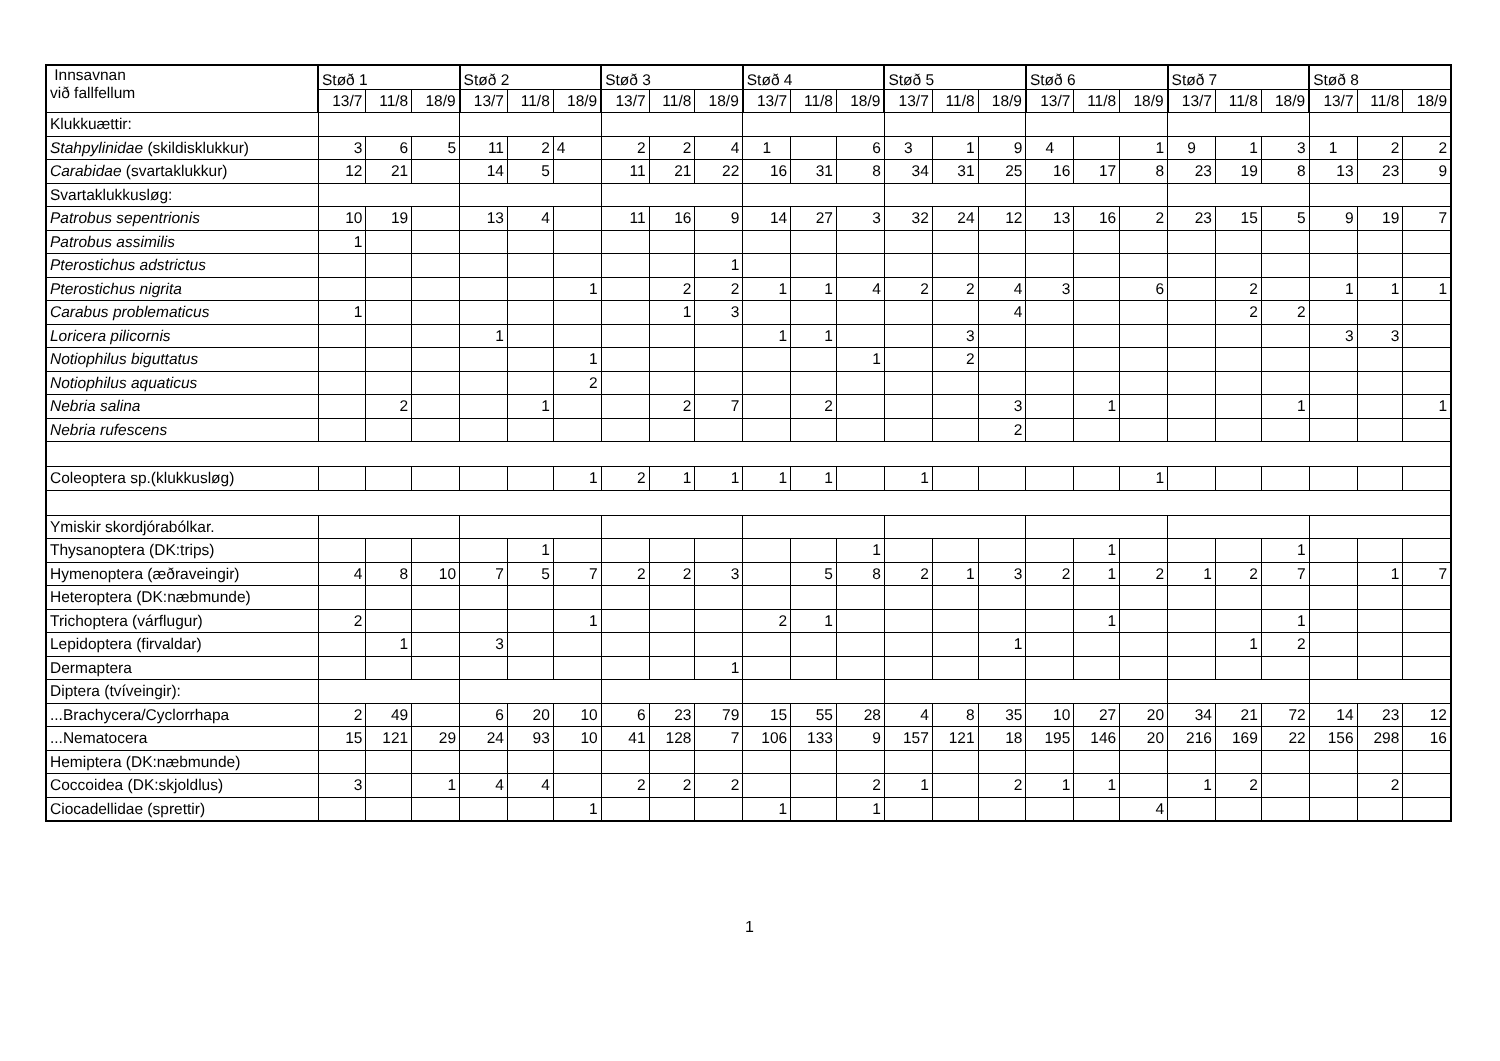| Innsavnan við fallfellum | Støð 1 | | | Støð 2 | | | Støð 3 | | | Støð 4 | | | Støð 5 | | | Støð 6 | | | Støð 7 | | | Støð 8 | | |
| --- | --- | --- | --- | --- | --- | --- | --- | --- | --- | --- | --- | --- | --- | --- | --- | --- | --- | --- | --- | --- | --- | --- | --- | --- |
| | 13/7 | 11/8 | 18/9 | 13/7 | 11/8 | 18/9 | 13/7 | 11/8 | 18/9 | 13/7 | 11/8 | 18/9 | 13/7 | 11/8 | 18/9 | 13/7 | 11/8 | 18/9 | 13/7 | 11/8 | 18/9 | 13/7 | 11/8 | 18/9 |
| Klukkuættir: | | | | | | | | | | | | | | | | | | | | | | | | |
| Stahpylinidae (skildisklukkur) | 3 | 6 | 5 | 11 | 2 | 4 | 2 | 2 | 4 | 1 | | 6 | 3 | 1 | 9 | 4 | | 1 | 9 | 1 | 3 | 1 | 2 | 2 |
| Carabidae (svartaklukkur) | 12 | 21 | | 14 | 5 | | 11 | 21 | 22 | 16 | 31 | 8 | 34 | 31 | 25 | 16 | 17 | 8 | 23 | 19 | 8 | 13 | 23 | 9 |
| Svartaklukkusløg: | | | | | | | | | | | | | | | | | | | | | | | | |
| Patrobus sepentrionis | 10 | 19 | | 13 | 4 | | 11 | 16 | 9 | 14 | 27 | 3 | 32 | 24 | 12 | 13 | 16 | 2 | 23 | 15 | 5 | 9 | 19 | 7 |
| Patrobus assimilis | 1 | | | | | | | | | | | | | | | | | | | | | | | |
| Pterostichus adstrictus | | | | | | | | | 1 | | | | | | | | | | | | | | | |
| Pterostichus nigrita | | | | | | 1 | | 2 | 2 | 1 | 1 | 4 | 2 | 2 | 4 | 3 | | 6 | | 2 | | 1 | 1 | 1 |
| Carabus problematicus | 1 | | | | | | | 1 | 3 | | | | | | 4 | | | | | 2 | 2 | | | |
| Loricera pilicornis | | | | 1 | | | | | | 1 | 1 | | | 3 | | | | | | | | 3 | 3 | |
| Notiophilus biguttatus | | | | | | 1 | | | | | | 1 | | 2 | | | | | | | | | | |
| Notiophilus aquaticus | | | | | | 2 | | | | | | | | | | | | | | | | | | |
| Nebria salina | | 2 | | | 1 | | | 2 | 7 | | 2 | | | | 3 | | 1 | | | | 1 | | | 1 |
| Nebria rufescens | | | | | | | | | | | | | | | 2 | | | | | | | | | |
| Coleoptera sp.(klukkusløg) | | | | | | 1 | 2 | 1 | 1 | 1 | 1 | | 1 | | | | | 1 | | | | | | |
| Ymiskir skordjórabólkar. | | | | | | | | | | | | | | | | | | | | | | | | |
| Thysanoptera (DK:trips) | | | | | 1 | | | | | | | 1 | | | | | 1 | | | | 1 | | | |
| Hymenoptera (æðraveingir) | 4 | 8 | 10 | 7 | 5 | 7 | 2 | 2 | 3 | | 5 | 8 | 2 | 1 | 3 | 2 | 1 | 2 | 1 | 2 | 7 | | 1 | 7 |
| Heteroptera (DK:næbmunde) | | | | | | | | | | | | | | | | | | | | | | | | |
| Trichoptera (várflugur) | 2 | | | | | 1 | | | | 2 | 1 | | | | | | 1 | | | | 1 | | | |
| Lepidoptera (firvaldar) | | 1 | | 3 | | | | | | | | | | | 1 | | | | | 1 | 2 | | | |
| Dermaptera | | | | | | | | | 1 | | | | | | | | | | | | | | | |
| Diptera (tvíveingir): | | | | | | | | | | | | | | | | | | | | | | | | |
| ...Brachycera/Cyclorrhapa | 2 | 49 | | 6 | 20 | 10 | 6 | 23 | 79 | 15 | 55 | 28 | 4 | 8 | 35 | 10 | 27 | 20 | 34 | 21 | 72 | 14 | 23 | 12 |
| ...Nematocera | 15 | 121 | 29 | 24 | 93 | 10 | 41 | 128 | 7 | 106 | 133 | 9 | 157 | 121 | 18 | 195 | 146 | 20 | 216 | 169 | 22 | 156 | 298 | 16 |
| Hemiptera (DK:næbmunde) | | | | | | | | | | | | | | | | | | | | | | | | |
| Coccoidea (DK:skjoldlus) | 3 | | 1 | 4 | 4 | | 2 | 2 | 2 | | | 2 | 1 | | 2 | 1 | 1 | | 1 | 2 | | | 2 | |
| Ciocadellidae (sprettir) | | | | | | 1 | | | | 1 | | 1 | | | | | | 4 | | | | | | |
1